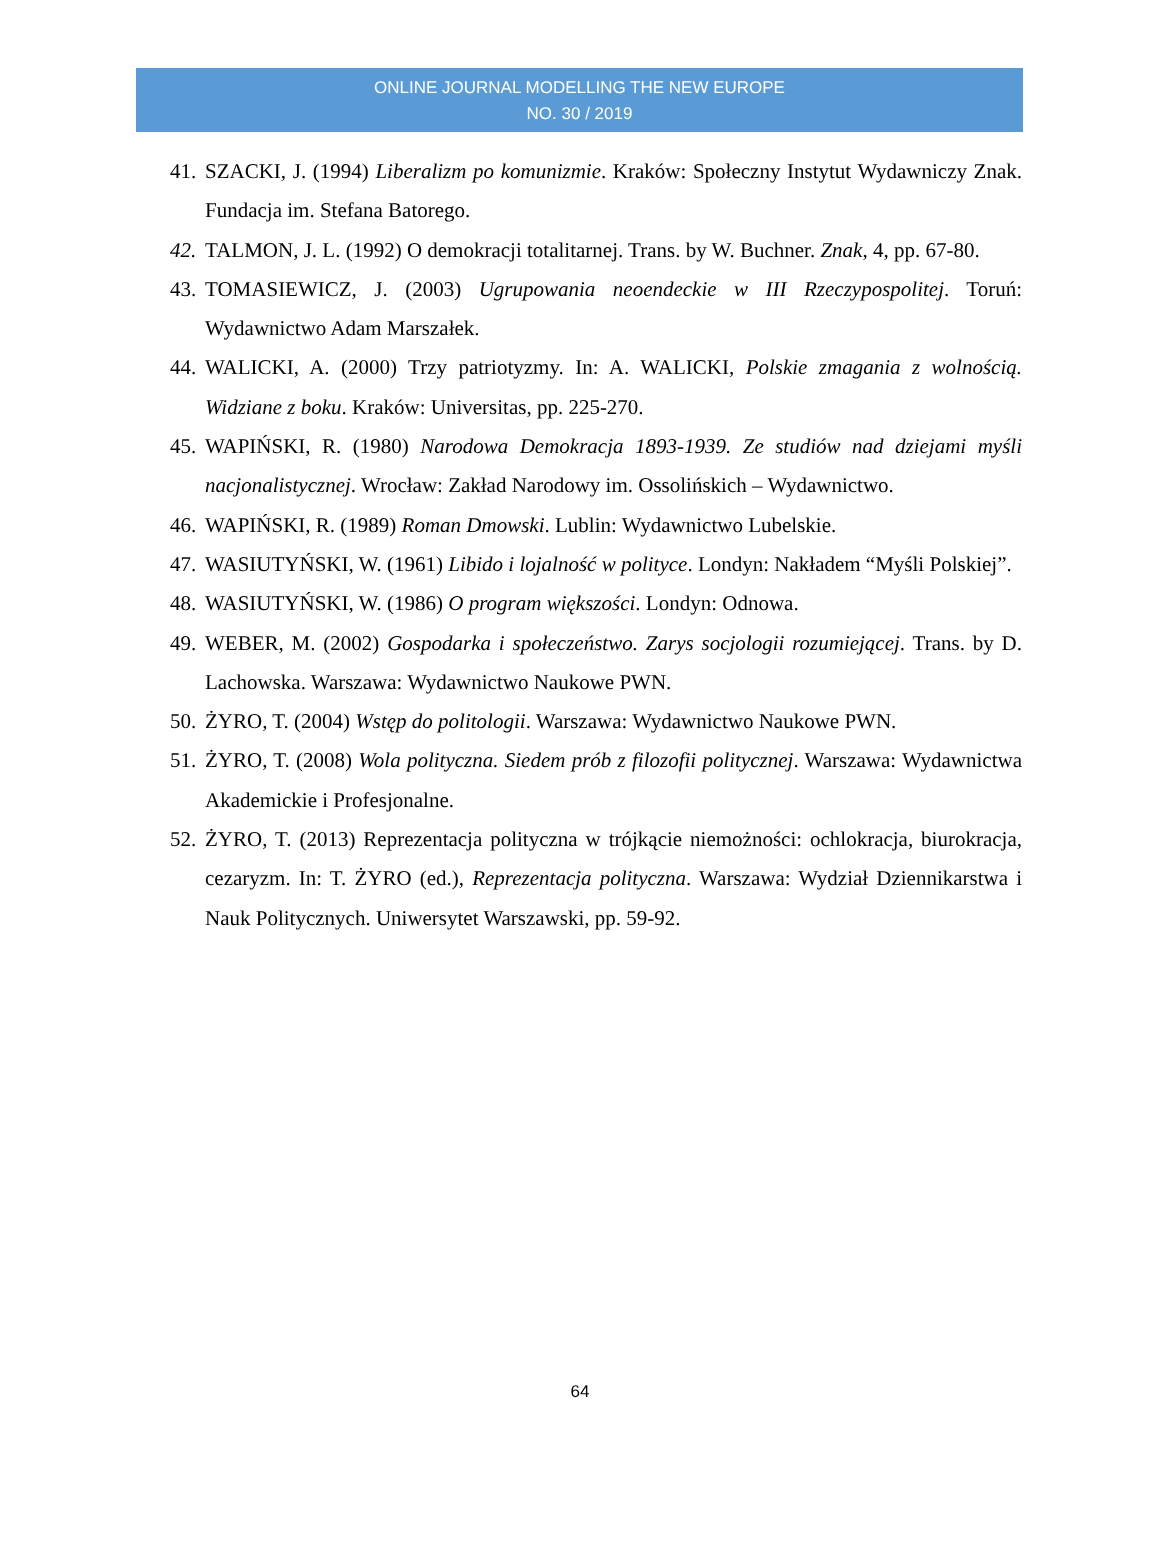ONLINE JOURNAL MODELLING THE NEW EUROPE
NO. 30 / 2019
41. SZACKI, J. (1994) Liberalizm po komunizmie. Kraków: Społeczny Instytut Wydawniczy Znak. Fundacja im. Stefana Batorego.
42. TALMON, J. L. (1992) O demokracji totalitarnej. Trans. by W. Buchner. Znak, 4, pp. 67-80.
43. TOMASIEWICZ, J. (2003) Ugrupowania neoendeckie w III Rzeczypospolitej. Toruń: Wydawnictwo Adam Marszałek.
44. WALICKI, A. (2000) Trzy patriotyzmy. In: A. WALICKI, Polskie zmagania z wolnością. Widziane z boku. Kraków: Universitas, pp. 225-270.
45. WAPIŃSKI, R. (1980) Narodowa Demokracja 1893-1939. Ze studiów nad dziejami myśli nacjonalistycznej. Wrocław: Zakład Narodowy im. Ossolińskich – Wydawnictwo.
46. WAPIŃSKI, R. (1989) Roman Dmowski. Lublin: Wydawnictwo Lubelskie.
47. WASIUTYŃSKI, W. (1961) Libido i lojalność w polityce. Londyn: Nakładem “Myśli Polskiej”.
48. WASIUTYŃSKI, W. (1986) O program większości. Londyn: Odnowa.
49. WEBER, M. (2002) Gospodarka i społeczeństwo. Zarys socjologii rozumiejącej. Trans. by D. Lachowska. Warszawa: Wydawnictwo Naukowe PWN.
50. ŻYRO, T. (2004) Wstęp do politologii. Warszawa: Wydawnictwo Naukowe PWN.
51. ŻYRO, T. (2008) Wola polityczna. Siedem prób z filozofii politycznej. Warszawa: Wydawnictwa Akademickie i Profesjonalne.
52. ŻYRO, T. (2013) Reprezentacja polityczna w trójkącie niemożności: ochlokracja, biurokracja, cezaryzm. In: T. ŻYRO (ed.), Reprezentacja polityczna. Warszawa: Wydział Dziennikarstwa i Nauk Politycznych. Uniwersytet Warszawski, pp. 59-92.
64